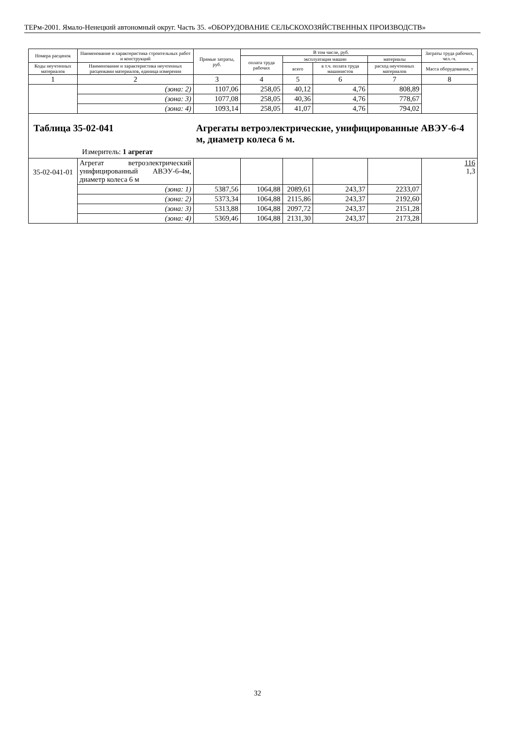ТЕРм-2001. Ямало-Ненецкий автономный округ. Часть 35. «ОБОРУДОВАНИЕ СЕЛЬСКОХОЗЯЙСТВЕННЫХ ПРОИЗВОДСТВ»
| Номера расценок | Наименование и характеристика строительных работ и конструкций | Прямые затраты, руб. | В том числе, руб. | | | | Затраты труда рабочих, чел.-ч. |
| --- | --- | --- | --- | --- | --- | --- | --- |
| | | | оплата труда рабочих | эксплуатация машин | | материалы | |
| Коды неучтенных материалов | Наименование и характеристика неучтенных расценками материалов, единица измерения | | | всего | в т.ч. оплата труда машинистов | расход неучтенных материалов | Масса оборудования, т |
| 1 | 2 | 3 | 4 | 5 | 6 | 7 | 8 |
| | (зона: 2) | 1107,06 | 258,05 | 40,12 | 4,76 | 808,89 | |
| | (зона: 3) | 1077,08 | 258,05 | 40,36 | 4,76 | 778,67 | |
| | (зона: 4) | 1093,14 | 258,05 | 41,07 | 4,76 | 794,02 | |
| Таблица 35-02-041 Агрегаты ветроэлектрические, унифицированные АВЭУ-6-4 м, диаметр колеса 6 м. Измеритель: 1 агрегат | | | | | | | |
| 35-02-041-01 | Агрегат ветроэлектрический унифицированный АВЭУ-6-4м, диаметр колеса 6 м | | | | | | 116 1,3 |
| | (зона: 1) | 5387,56 | 1064,88 | 2089,61 | 243,37 | 2233,07 | |
| | (зона: 2) | 5373,34 | 1064,88 | 2115,86 | 243,37 | 2192,60 | |
| | (зона: 3) | 5313,88 | 1064,88 | 2097,72 | 243,37 | 2151,28 | |
| | (зона: 4) | 5369,46 | 1064,88 | 2131,30 | 243,37 | 2173,28 | |
32